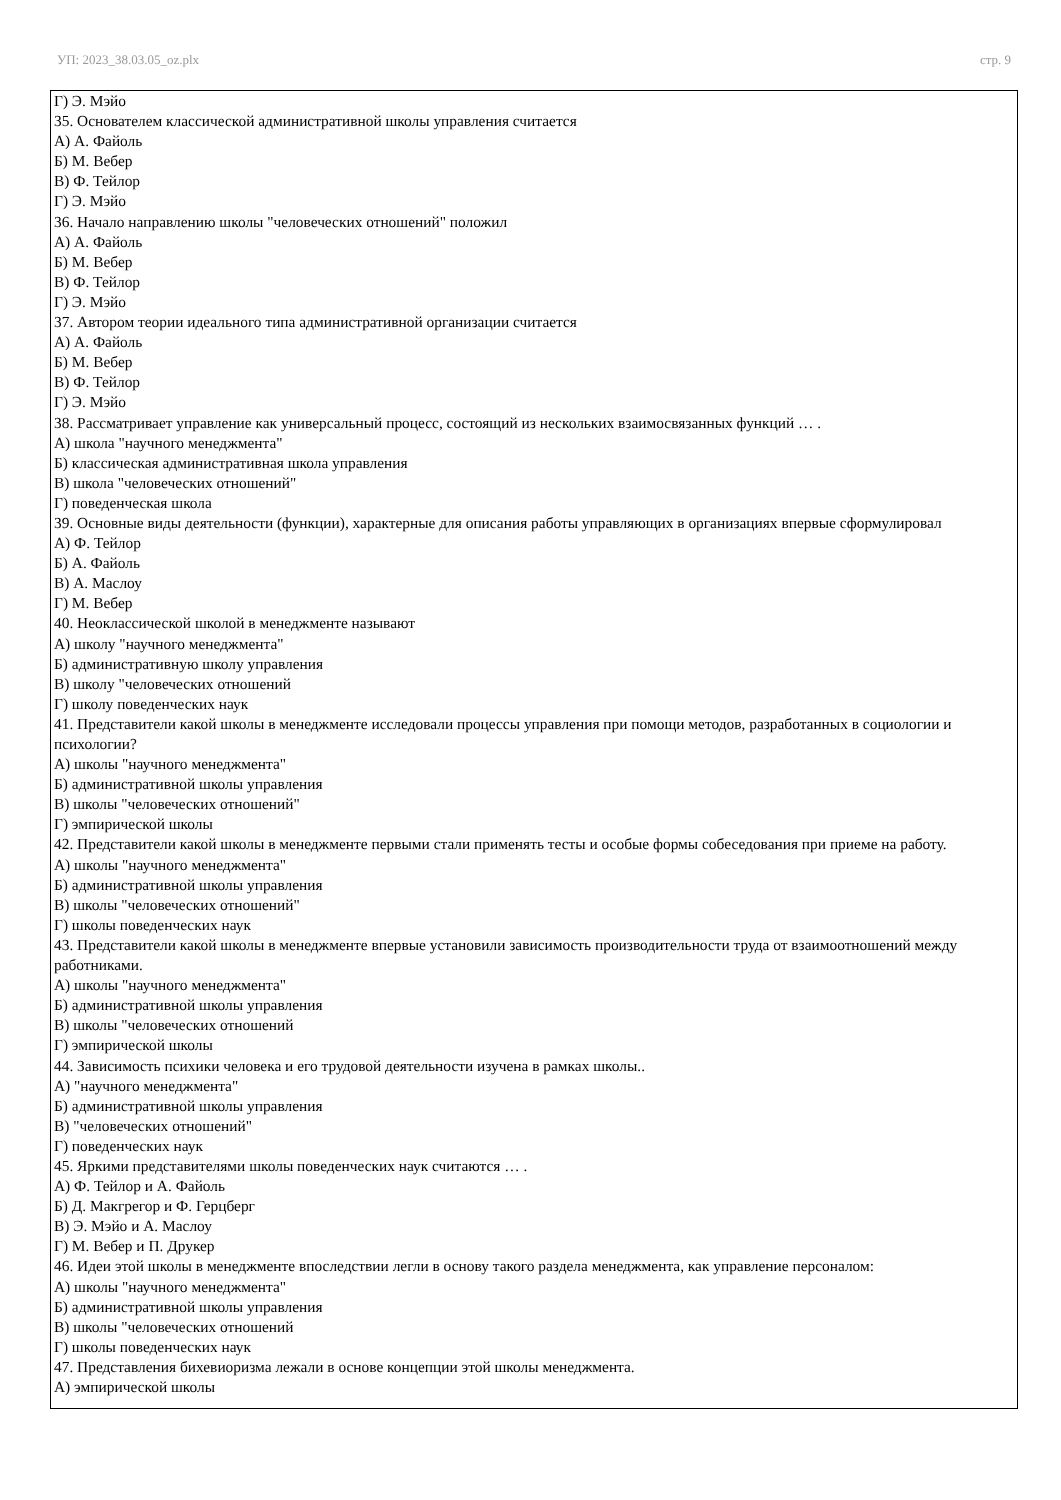УП: 2023_38.03.05_oz.plx стр. 9
Г) Э. Мэйо
35. Основателем классической административной школы управления считается
А) А. Файоль
Б) М. Вебер
В) Ф. Тейлор
Г) Э. Мэйо
36. Начало направлению школы "человеческих отношений" положил
А) А. Файоль
Б) М. Вебер
В) Ф. Тейлор
Г) Э. Мэйо
37. Автором теории идеального типа административной организации считается
А) А. Файоль
Б) М. Вебер
В) Ф. Тейлор
Г) Э. Мэйо
38. Рассматривает управление как универсальный процесс, состоящий из нескольких взаимосвязанных функций … .
А) школа "научного менеджмента"
Б) классическая административная школа управления
В) школа "человеческих отношений"
Г) поведенческая школа
39. Основные виды деятельности (функции), характерные для описания работы управляющих в организациях впервые сформулировал
А) Ф. Тейлор
Б) А. Файоль
В) А. Маслоу
Г) М. Вебер
40. Неоклассической школой в менеджменте называют
А) школу "научного менеджмента"
Б) административную школу управления
В) школу "человеческих отношений
Г) школу поведенческих наук
41. Представители какой школы в менеджменте исследовали процессы управления при помощи методов, разработанных в социологии и психологии?
А) школы "научного менеджмента"
Б) административной школы управления
В) школы "человеческих отношений"
Г) эмпирической школы
42. Представители какой школы в менеджменте первыми стали применять тесты и особые формы собеседования при приеме на работу.
А) школы "научного менеджмента"
Б) административной школы управления
В) школы "человеческих отношений"
Г) школы поведенческих наук
43. Представители какой школы в менеджменте впервые установили зависимость производительности труда от взаимоотношений между работниками.
А) школы "научного менеджмента"
Б) административной школы управления
В) школы "человеческих отношений
Г) эмпирической школы
44. Зависимость психики человека и его трудовой деятельности изучена в рамках школы..
А) "научного менеджмента"
Б) административной школы управления
В) "человеческих отношений"
Г) поведенческих наук
45. Яркими представителями школы поведенческих наук считаются … .
А) Ф. Тейлор и А. Файоль
Б) Д. Макгрегор и Ф. Герцберг
В) Э. Мэйо и А. Маслоу
Г) М. Вебер и П. Друкер
46. Идеи этой школы в менеджменте впоследствии легли в основу такого раздела менеджмента, как управление персоналом:
А) школы "научного менеджмента"
Б) административной школы управления
В) школы "человеческих отношений
Г) школы поведенческих наук
47. Представления бихевиоризма лежали в основе концепции этой школы менеджмента.
А) эмпирической школы